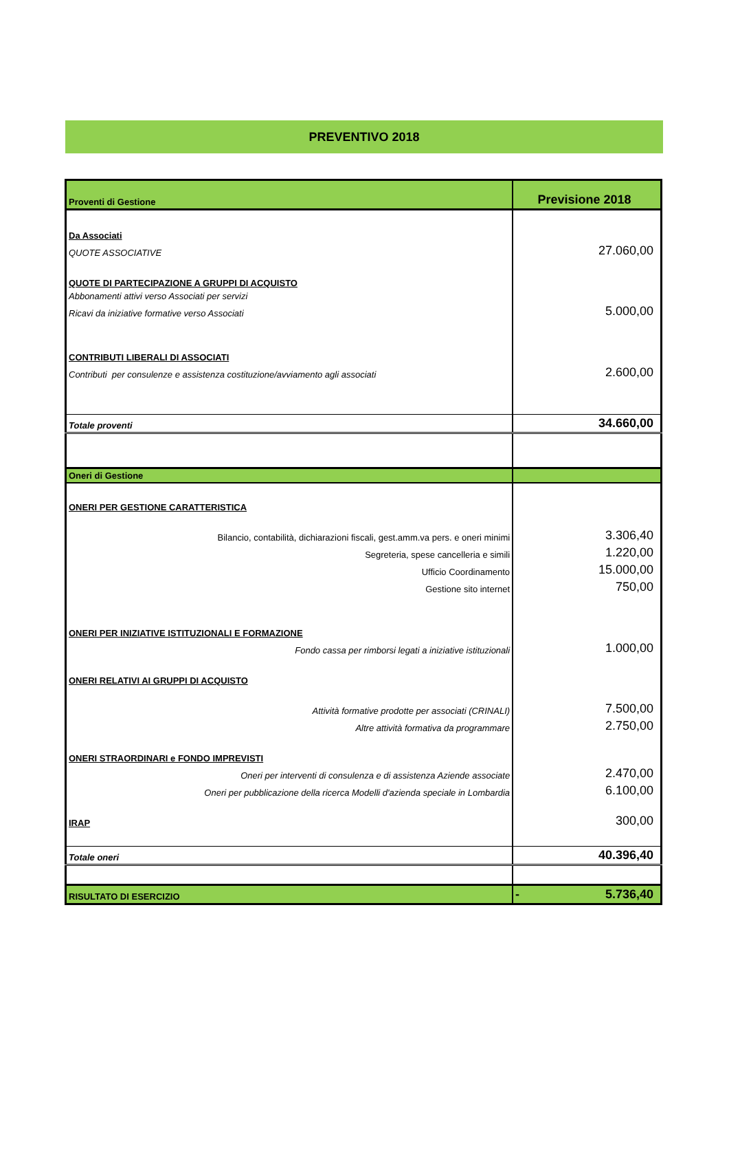PREVENTIVO 2018
| Proventi di Gestione | Previsione 2018 |
| Da Associati | |
| QUOTE ASSOCIATIVE | 27.060,00 |
| QUOTE DI PARTECIPAZIONE A GRUPPI DI ACQUISTO | |
| Abbonamenti attivi verso Associati per servizi | |
| Ricavi da iniziative formative verso Associati | 5.000,00 |
| CONTRIBUTI LIBERALI DI ASSOCIATI | |
| Contributi per consulenze e assistenza costituzione/avviamento agli associati | 2.600,00 |
| Totale proventi | 34.660,00 |
| Oneri di Gestione | |
| ONERI PER GESTIONE CARATTERISTICA | |
| Bilancio, contabilità, dichiarazioni fiscali, gest.amm.va pers. e oneri minimi | 3.306,40 |
| Segreteria, spese cancelleria e simili | 1.220,00 |
| Ufficio Coordinamento | 15.000,00 |
| Gestione sito internet | 750,00 |
| ONERI PER INIZIATIVE ISTITUZIONALI E FORMAZIONE | |
| Fondo cassa per rimborsi legati a iniziative istituzionali | 1.000,00 |
| ONERI RELATIVI AI GRUPPI DI ACQUISTO | |
| Attività formative prodotte per associati (CRINALI) | 7.500,00 |
| Altre attività formativa da programmare | 2.750,00 |
| ONERI STRAORDINARI e FONDO IMPREVISTI | |
| Oneri per interventi di consulenza e di assistenza Aziende associate | 2.470,00 |
| Oneri per pubblicazione della ricerca Modelli d'azienda speciale in Lombardia | 6.100,00 |
| IRAP | 300,00 |
| Totale oneri | 40.396,40 |
| RISULTATO DI ESERCIZIO | - 5.736,40 |